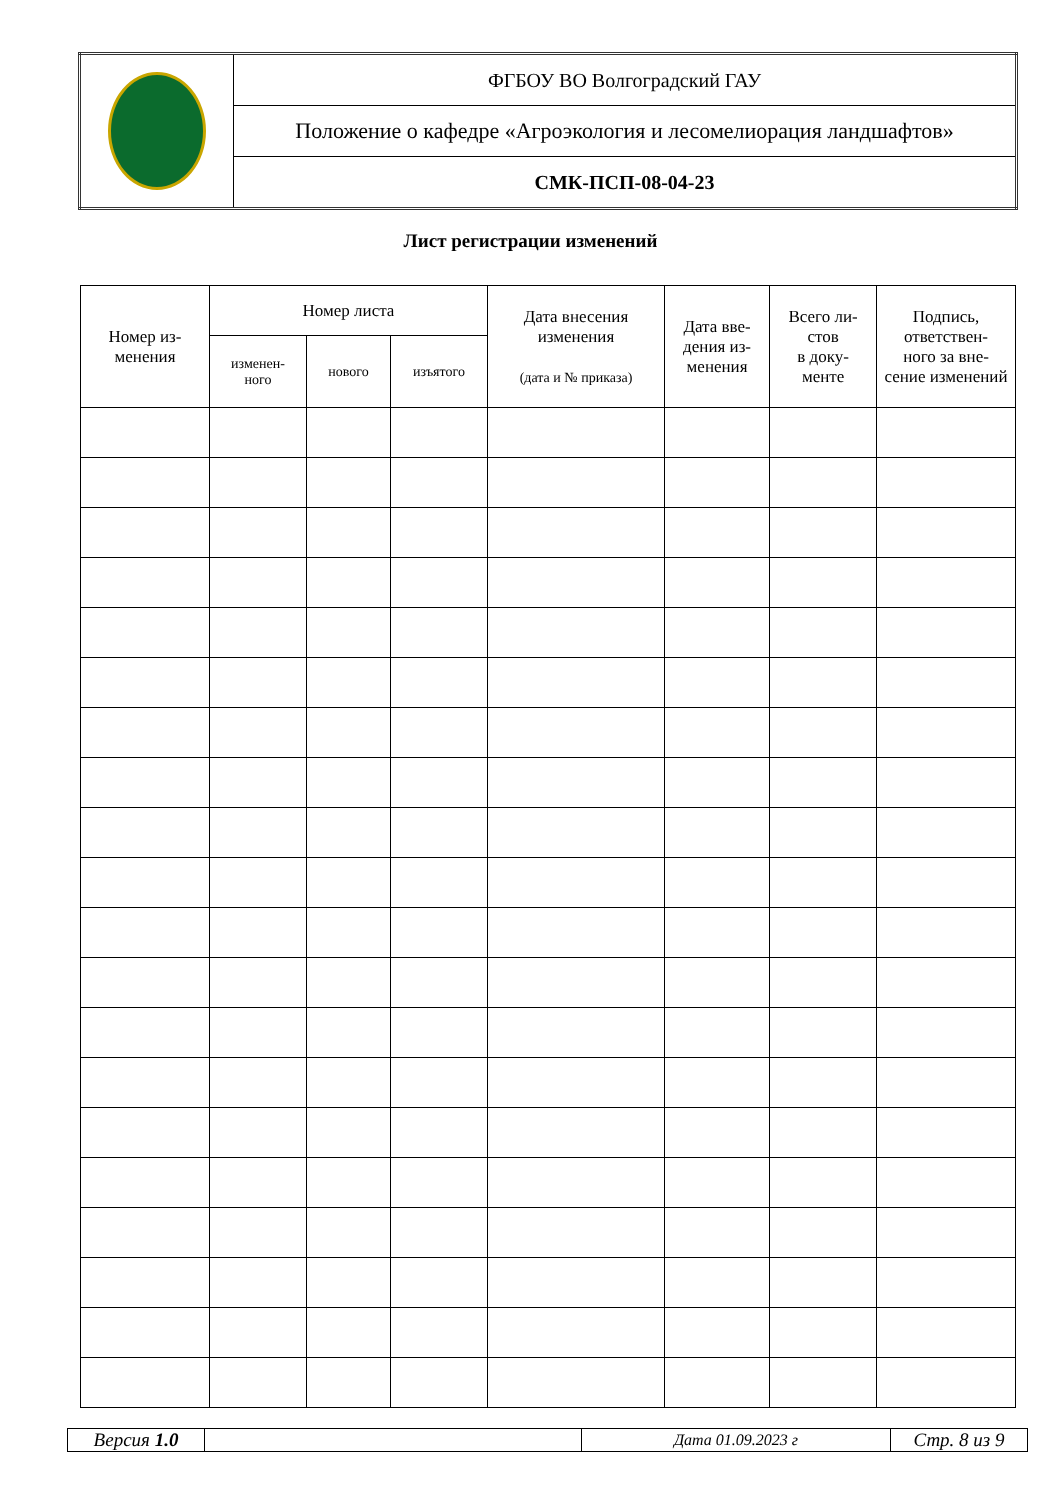| | ФГБОУ ВО Волгоградский ГАУ |
| | Положение о кафедре «Агроэкология и лесомелиорация ландшафтов» |
| | СМК-ПСП-08-04-23 |
Лист регистрации изменений
| Номер из- менения | Номер листа | | | Дата внесения изменения (дата и № приказа) | Дата вве- дения из- менения | Всего ли- стов в доку- менте | Подпись, ответствен- ного за вне- сение изменений |
| --- | --- | --- | --- | --- | --- | --- | --- |
| | изменен- ного | нового | изъятого | | | | |
| Версия 1.0 | | Дата 01.09.2023 г | Стр. 8 из 9 |